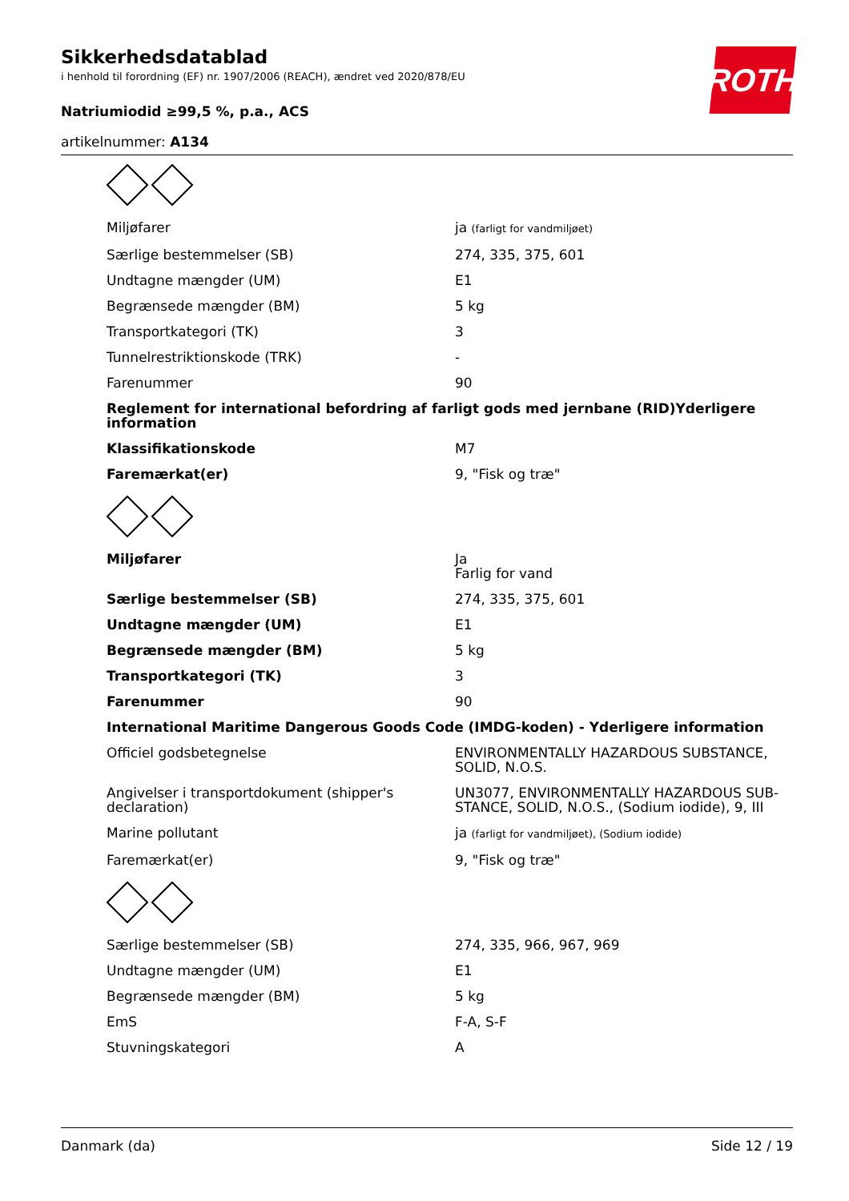Sikkerhedsdatablad
i henhold til forordning (EF) nr. 1907/2006 (REACH), ændret ved 2020/878/EU
Natriumiodid ≥99,5 %, p.a., ACS
artikelnummer: A134
ROTH
| Miljøfarer | ja (farligt for vandmiljøet) |
| Særlige bestemmelser (SB) | 274, 335, 375, 601 |
| Undtagne mængder (UM) | E1 |
| Begrænsede mængder (BM) | 5 kg |
| Transportkategori (TK) | 3 |
| Tunnelrestriktionskode (TRK) | - |
| Farenummer | 90 |
| Reglement for international befordring af farligt gods med jernbane (RID)Yderligere information | |
| Klassifikationskode | M7 |
| Faremærkat(er) | 9, "Fisk og træ" |
| Miljøfarer | Ja Farlig for vand |
| Særlige bestemmelser (SB) | 274, 335, 375, 601 |
| Undtagne mængder (UM) | E1 |
| Begrænsede mængder (BM) | 5 kg |
| Transportkategori (TK) | 3 |
| Farenummer | 90 |
| International Maritime Dangerous Goods Code (IMDG-koden) - Yderligere information | |
| Officiel godsbetegnelse | ENVIRONMENTALLY HAZARDOUS SUBSTANCE, SOLID, N.O.S. |
| Angivelser i transportdokument (shipper's declaration) | UN3077, ENVIRONMENTALLY HAZARDOUS SUB-STANCE, SOLID, N.O.S., (Sodium iodide), 9, III |
| Marine pollutant | ja (farligt for vandmiljøet), (Sodium iodide) |
| Faremærkat(er) | 9, "Fisk og træ" |
| Særlige bestemmelser (SB) | 274, 335, 966, 967, 969 |
| Undtagne mængder (UM) | E1 |
| Begrænsede mængder (BM) | 5 kg |
| EmS | F-A, S-F |
| Stuvningskategori | A |
Danmark (da) Side 12 / 19